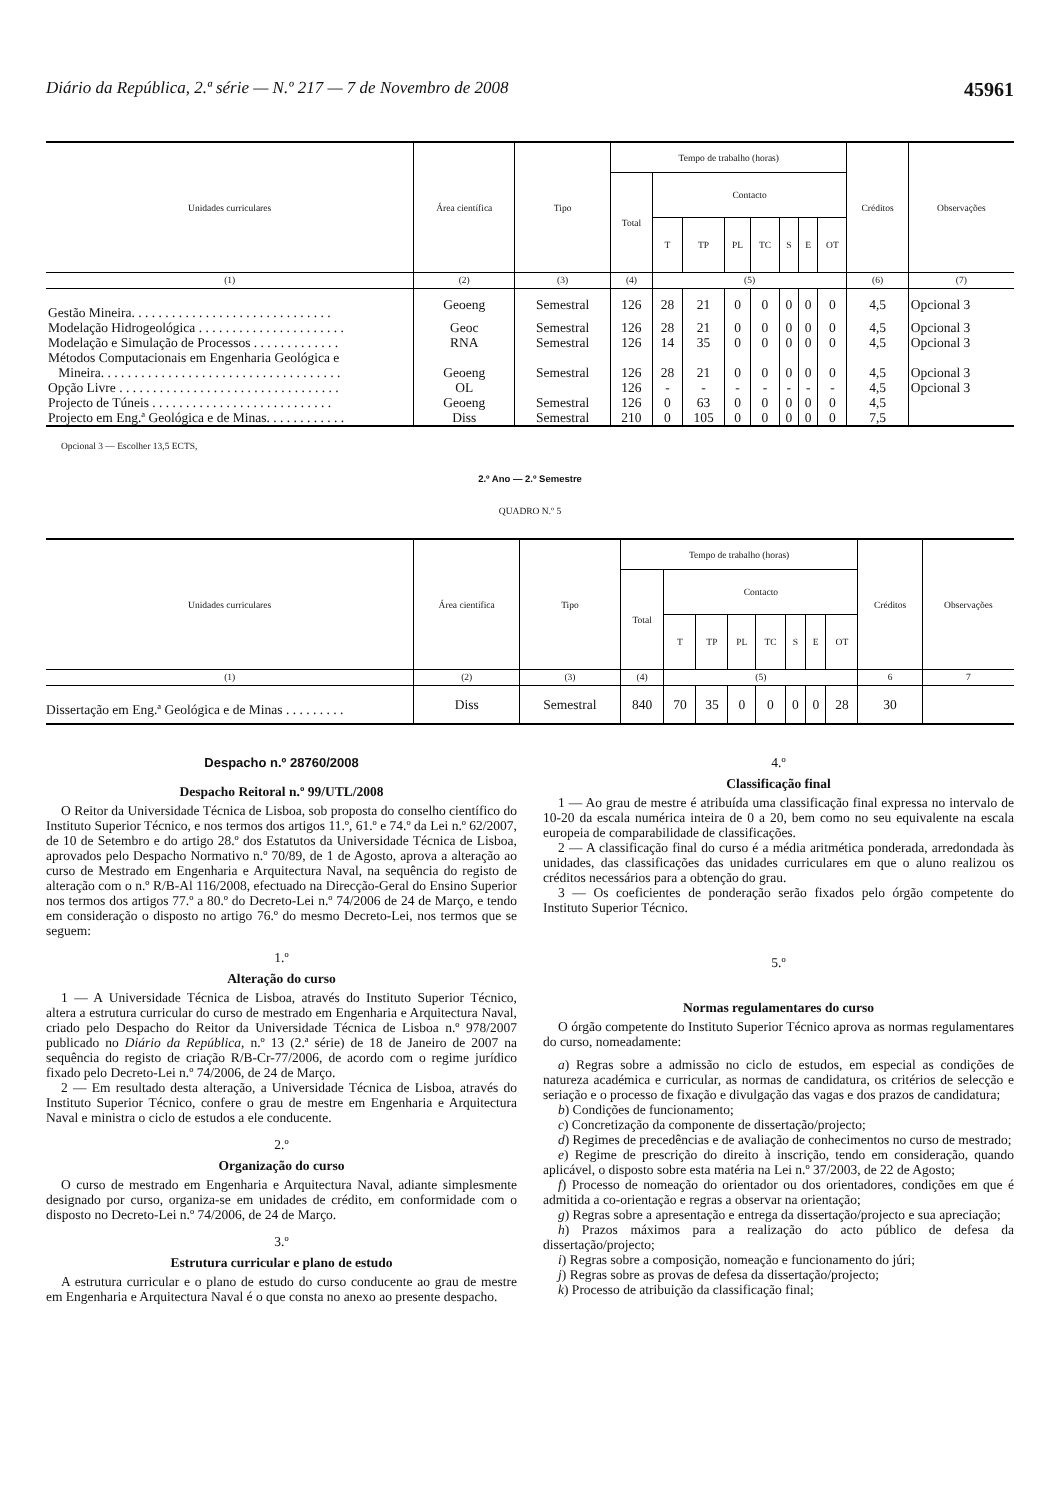Diário da República, 2.ª série — N.º 217 — 7 de Novembro de 2008 45961
| Unidades curriculares | Área científica | Tipo | Tempo de trabalho (horas) | | | | | | | | Créditos | Observações |
| --- | --- | --- | --- | --- | --- | --- | --- | --- | --- | --- | --- | --- |
| | | | Total | Contacto | | | | | | | | |
| | | | | T | TP | PL | TC | S | E | OT | | |
| (1) | (2) | (3) | (4) | (5) | | | | | | | (6) | (7) |
| Gestão Mineira. . . . . . . . . . . . . . . . . . . . . . . . . . . . . . | Geoeng | Semestral | 126 | 28 | 21 | 0 | 0 | 0 | 0 | 0 | 4,5 | Opcional 3 |
| Modelação Hidrogeológica . . . . . . . . . . . . . . . . . . . . . . | Geoc | Semestral | 126 | 28 | 21 | 0 | 0 | 0 | 0 | 0 | 4,5 | Opcional 3 |
| Modelação e Simulação de Processos . . . . . . . . . . . . . | RNA | Semestral | 126 | 14 | 35 | 0 | 0 | 0 | 0 | 0 | 4,5 | Opcional 3 |
| Métodos Computacionais em Engenharia Geológica e Mineira. . . . . . . . . . . . . . . . . . . . . . . . . . . . . . . . . . . . | Geoeng | Semestral | 126 | 28 | 21 | 0 | 0 | 0 | 0 | 0 | 4,5 | Opcional 3 |
| Opção Livre . . . . . . . . . . . . . . . . . . . . . . . . . . . . . . . . . | OL | | 126 | - | - | - | - | - | - | - | 4,5 | Opcional 3 |
| Projecto de Túneis . . . . . . . . . . . . . . . . . . . . . . . . . . . | Geoeng | Semestral | 126 | 0 | 63 | 0 | 0 | 0 | 0 | 0 | 4,5 | |
| Projecto em Eng.ª Geológica e de Minas. . . . . . . . . . . . | Diss | Semestral | 210 | 0 | 105 | 0 | 0 | 0 | 0 | 0 | 7,5 | |
Opcional 3 — Escolher 13,5 ECTS,
2.º Ano — 2.º Semestre
QUADRO N.º 5
| Unidades curriculares | Área científica | Tipo | Tempo de trabalho (horas) | | | | | | | | Créditos | Observações |
| --- | --- | --- | --- | --- | --- | --- | --- | --- | --- | --- | --- | --- |
| | | | Total | Contacto | | | | | | | | |
| | | | | T | TP | PL | TC | S | E | OT | | |
| (1) | (2) | (3) | (4) | (5) | | | | | | | 6 | 7 |
| Dissertação em Eng.ª Geológica e de Minas . . . . . . . . . | Diss | Semestral | 840 | 70 | 35 | 0 | 0 | 0 | 0 | 28 | 30 | |
Despacho n.º 28760/2008
Despacho Reitoral n.º 99/UTL/2008
O Reitor da Universidade Técnica de Lisboa, sob proposta do conselho científico do Instituto Superior Técnico, e nos termos dos artigos 11.º, 61.º e 74.º da Lei n.º 62/2007, de 10 de Setembro e do artigo 28.º dos Estatutos da Universidade Técnica de Lisboa, aprovados pelo Despacho Normativo n.º 70/89, de 1 de Agosto, aprova a alteração ao curso de Mestrado em Engenharia e Arquitectura Naval, na sequência do registo de alteração com o n.º R/B-Al 116/2008, efectuado na Direcção-Geral do Ensino Superior nos termos dos artigos 77.º a 80.º do Decreto-Lei n.º 74/2006 de 24 de Março, e tendo em consideração o disposto no artigo 76.º do mesmo Decreto-Lei, nos termos que se seguem:
1.º
Alteração do curso
1 — A Universidade Técnica de Lisboa, através do Instituto Superior Técnico, altera a estrutura curricular do curso de mestrado em Engenharia e Arquitectura Naval, criado pelo Despacho do Reitor da Universidade Técnica de Lisboa n.º 978/2007 publicado no Diário da República, n.º 13 (2.ª série) de 18 de Janeiro de 2007 na sequência do registo de criação R/B-Cr-77/2006, de acordo com o regime jurídico fixado pelo Decreto-Lei n.º 74/2006, de 24 de Março.
2 — Em resultado desta alteração, a Universidade Técnica de Lisboa, através do Instituto Superior Técnico, confere o grau de mestre em Engenharia e Arquitectura Naval e ministra o ciclo de estudos a ele conducente.
2.º
Organização do curso
O curso de mestrado em Engenharia e Arquitectura Naval, adiante simplesmente designado por curso, organiza-se em unidades de crédito, em conformidade com o disposto no Decreto-Lei n.º 74/2006, de 24 de Março.
3.º
Estrutura curricular e plano de estudo
A estrutura curricular e o plano de estudo do curso conducente ao grau de mestre em Engenharia e Arquitectura Naval é o que consta no anexo ao presente despacho.
4.º
Classificação final
1 — Ao grau de mestre é atribuída uma classificação final expressa no intervalo de 10-20 da escala numérica inteira de 0 a 20, bem como no seu equivalente na escala europeia de comparabilidade de classificações.
2 — A classificação final do curso é a média aritmética ponderada, arredondada às unidades, das classificações das unidades curriculares em que o aluno realizou os créditos necessários para a obtenção do grau.
3 — Os coeficientes de ponderação serão fixados pelo órgão competente do Instituto Superior Técnico.
5.º
Normas regulamentares do curso
O órgão competente do Instituto Superior Técnico aprova as normas regulamentares do curso, nomeadamente:
a) Regras sobre a admissão no ciclo de estudos, em especial as condições de natureza académica e curricular, as normas de candidatura, os critérios de selecção e seriação e o processo de fixação e divulgação das vagas e dos prazos de candidatura;
b) Condições de funcionamento;
c) Concretização da componente de dissertação/projecto;
d) Regimes de precedências e de avaliação de conhecimentos no curso de mestrado;
e) Regime de prescrição do direito à inscrição, tendo em consideração, quando aplicável, o disposto sobre esta matéria na Lei n.º 37/2003, de 22 de Agosto;
f) Processo de nomeação do orientador ou dos orientadores, condições em que é admitida a co-orientação e regras a observar na orientação;
g) Regras sobre a apresentação e entrega da dissertação/projecto e sua apreciação;
h) Prazos máximos para a realização do acto público de defesa da dissertação/projecto;
i) Regras sobre a composição, nomeação e funcionamento do júri;
j) Regras sobre as provas de defesa da dissertação/projecto;
k) Processo de atribuição da classificação final;